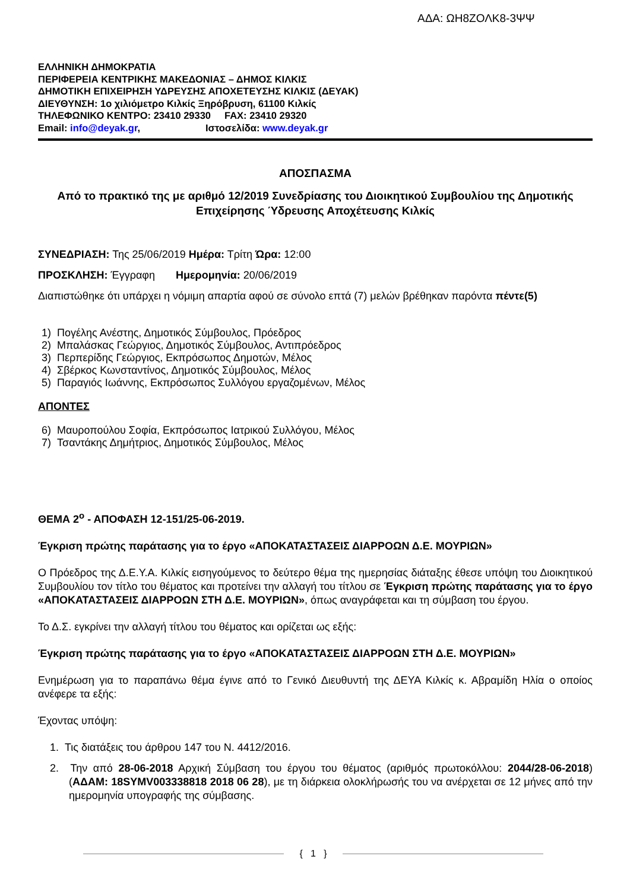ΑΔΑ: ΩΗ8ΖΟΛΚ8-3ΨΨ
ΕΛΛΗΝΙΚΗ ΔΗΜΟΚΡΑΤΙΑ
ΠΕΡΙΦΕΡΕΙΑ ΚΕΝΤΡΙΚΗΣ ΜΑΚΕΔΟΝΙΑΣ – ΔΗΜΟΣ ΚΙΛΚΙΣ
ΔΗΜΟΤΙΚΗ ΕΠΙΧΕΙΡΗΣΗ ΥΔΡΕΥΣΗΣ ΑΠΟΧΕΤΕΥΣΗΣ ΚΙΛΚΙΣ (ΔΕΥΑΚ)
ΔΙΕΥΘΥΝΣΗ: 1ο χιλιόμετρο Κιλκίς Ξηρόβρυση, 61100 Κιλκίς
ΤΗΛΕΦΩΝΙΚΟ ΚΕΝΤΡΟ: 23410 29330 FAX: 23410 29320
Email: info@deyak.gr, Ιστοσελίδα: www.deyak.gr
ΑΠΟΣΠΑΣΜΑ
Από το πρακτικό της με αριθμό 12/2019 Συνεδρίασης του Διοικητικού Συμβουλίου της Δημοτικής Επιχείρησης Ύδρευσης Αποχέτευσης Κιλκίς
ΣΥΝΕΔΡΙΑΣΗ: Της 25/06/2019 Ημέρα: Τρίτη Ώρα: 12:00
ΠΡΟΣΚΛΗΣΗ: Έγγραφη Ημερομηνία: 20/06/2019
Διαπιστώθηκε ότι υπάρχει η νόμιμη απαρτία αφού σε σύνολο επτά (7) μελών βρέθηκαν παρόντα πέντε(5)
1) Πογέλης Ανέστης, Δημοτικός Σύμβουλος, Πρόεδρος
2) Μπαλάσκας Γεώργιος, Δημοτικός Σύμβουλος, Αντιπρόεδρος
3) Περπερίδης Γεώργιος, Εκπρόσωπος Δημοτών, Μέλος
4) Σβέρκος Κωνσταντίνος, Δημοτικός Σύμβουλος, Μέλος
5) Παραγιός Ιωάννης, Εκπρόσωπος Συλλόγου εργαζομένων, Μέλος
ΑΠΟΝΤΕΣ
6) Μαυροπούλου Σοφία, Εκπρόσωπος Ιατρικού Συλλόγου, Μέλος
7) Τσαντάκης Δημήτριος, Δημοτικός Σύμβουλος, Μέλος
ΘΕΜΑ 2<sup>ο</sup> - ΑΠΟΦΑΣΗ 12-151/25-06-2019.
Έγκριση πρώτης παράτασης για το έργο «ΑΠΟΚΑΤΑΣΤΑΣΕΙΣ ΔΙΑΡΡΟΩΝ Δ.Ε. ΜΟΥΡΙΩΝ»
Ο Πρόεδρος της Δ.Ε.Υ.Α. Κιλκίς εισηγούμενος το δεύτερο θέμα της ημερησίας διάταξης έθεσε υπόψη του Διοικητικού Συμβουλίου τον τίτλο του θέματος και προτείνει την αλλαγή του τίτλου σε Έγκριση πρώτης παράτασης για το έργο «ΑΠΟΚΑΤΑΣΤΑΣΕΙΣ ΔΙΑΡΡΟΩΝ ΣΤΗ Δ.Ε. ΜΟΥΡΙΩΝ», όπως αναγράφεται και τη σύμβαση του έργου.
Το Δ.Σ. εγκρίνει την αλλαγή τίτλου του θέματος και ορίζεται ως εξής:
Έγκριση πρώτης παράτασης για το έργο «ΑΠΟΚΑΤΑΣΤΑΣΕΙΣ ΔΙΑΡΡΟΩΝ ΣΤΗ Δ.Ε. ΜΟΥΡΙΩΝ»
Ενημέρωση για το παραπάνω θέμα έγινε από το Γενικό Διευθυντή της ΔΕΥΑ Κιλκίς κ. Αβραμίδη Ηλία ο οποίος ανέφερε τα εξής:
Έχοντας υπόψη:
1. Τις διατάξεις του άρθρου 147 του Ν. 4412/2016.
2. Την από 28-06-2018 Αρχική Σύμβαση του έργου του θέματος (αριθμός πρωτοκόλλου: 2044/28-06-2018) (ΑΔΑΜ: 18SYMV003338818 2018 06 28), με τη διάρκεια ολοκλήρωσής του να ανέρχεται σε 12 μήνες από την ημερομηνία υπογραφής της σύμβασης.
{ 1 }